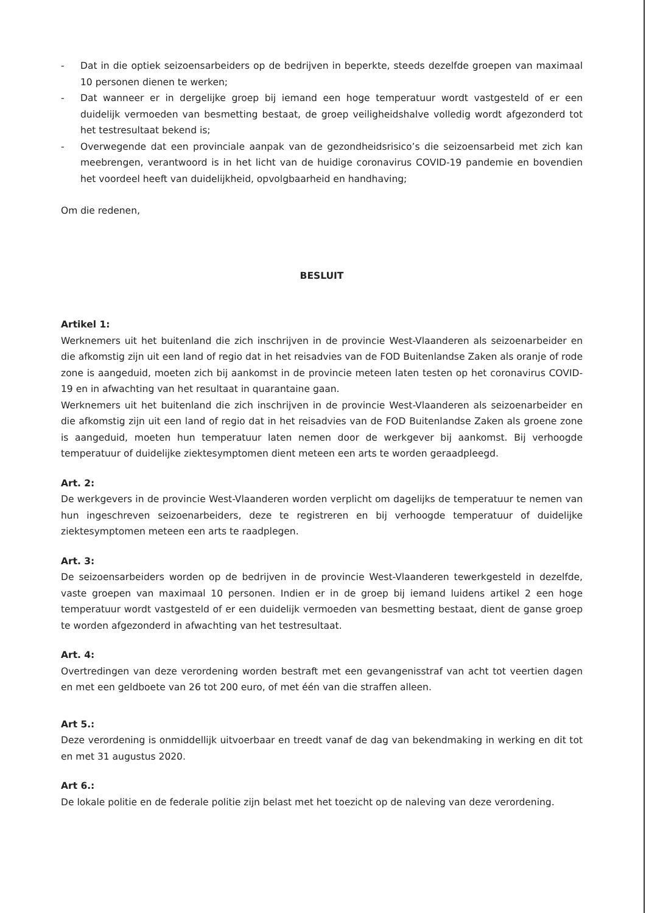- Dat in die optiek seizoensarbeiders op de bedrijven in beperkte, steeds dezelfde groepen van maximaal 10 personen dienen te werken;
- Dat wanneer er in dergelijke groep bij iemand een hoge temperatuur wordt vastgesteld of er een duidelijk vermoeden van besmetting bestaat, de groep veiligheidshalve volledig wordt afgezonderd tot het testresultaat bekend is;
- Overwegende dat een provinciale aanpak van de gezondheidsrisico’s die seizoensarbeid met zich kan meebrengen, verantwoord is in het licht van de huidige coronavirus COVID-19 pandemie en bovendien het voordeel heeft van duidelijkheid, opvolgbaarheid en handhaving;
Om die redenen,
BESLUIT
Artikel 1:
Werknemers uit het buitenland die zich inschrijven in de provincie West-Vlaanderen als seizoenarbeider en die afkomstig zijn uit een land of regio dat in het reisadvies van de FOD Buitenlandse Zaken als oranje of rode zone is aangeduid, moeten zich bij aankomst in de provincie meteen laten testen op het coronavirus COVID-19 en in afwachting van het resultaat in quarantaine gaan.
Werknemers uit het buitenland die zich inschrijven in de provincie West-Vlaanderen als seizoenarbeider en die afkomstig zijn uit een land of regio dat in het reisadvies van de FOD Buitenlandse Zaken als groene zone is aangeduid, moeten hun temperatuur laten nemen door de werkgever bij aankomst. Bij verhoogde temperatuur of duidelijke ziektesymptomen dient meteen een arts te worden geraadpleegd.
Art. 2:
De werkgevers in de provincie West-Vlaanderen worden verplicht om dagelijks de temperatuur te nemen van hun ingeschreven seizoenarbeiders, deze te registreren en bij verhoogde temperatuur of duidelijke ziektesymptomen meteen een arts te raadplegen.
Art. 3:
De seizoensarbeiders worden op de bedrijven in de provincie West-Vlaanderen tewerkgesteld in dezelfde, vaste groepen van maximaal 10 personen. Indien er in de groep bij iemand luidens artikel 2 een hoge temperatuur wordt vastgesteld of er een duidelijk vermoeden van besmetting bestaat, dient de ganse groep te worden afgezonderd in afwachting van het testresultaat.
Art. 4:
Overtredingen van deze verordening worden bestraft met een gevangenisstraf van acht tot veertien dagen en met een geldboete van 26 tot 200 euro, of met één van die straffen alleen.
Art 5.:
Deze verordening is onmiddellijk uitvoerbaar en treedt vanaf de dag van bekendmaking in werking en dit tot en met 31 augustus 2020.
Art 6.:
De lokale politie en de federale politie zijn belast met het toezicht op de naleving van deze verordening.